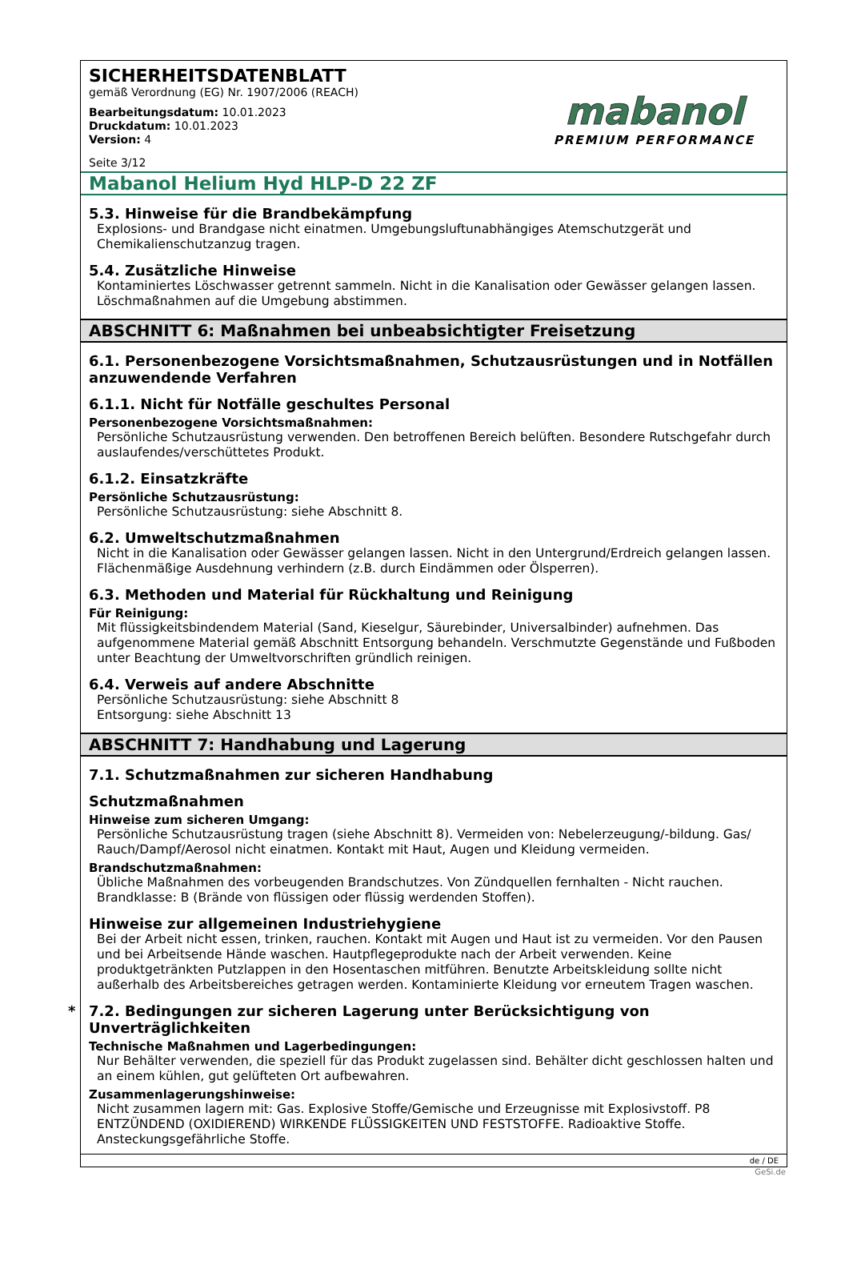SICHERHEITSDATENBLATT
gemäß Verordnung (EG) Nr. 1907/2006 (REACH)
Bearbeitungsdatum: 10.01.2023
Druckdatum: 10.01.2023
Version: 4
Seite 3/12
mabanol
PREMIUM PERFORMANCE
Mabanol Helium Hyd HLP-D 22 ZF
5.3. Hinweise für die Brandbekämpfung
Explosions- und Brandgase nicht einatmen. Umgebungsluftunabhängiges Atemschutzgerät und Chemikalienschutzanzug tragen.
5.4. Zusätzliche Hinweise
Kontaminiertes Löschwasser getrennt sammeln. Nicht in die Kanalisation oder Gewässer gelangen lassen. Löschmaßnahmen auf die Umgebung abstimmen.
ABSCHNITT 6: Maßnahmen bei unbeabsichtigter Freisetzung
6.1. Personenbezogene Vorsichtsmaßnahmen, Schutzausrüstungen und in Notfällen anzuwendende Verfahren
6.1.1. Nicht für Notfälle geschultes Personal
Personenbezogene Vorsichtsmaßnahmen:
Persönliche Schutzausrüstung verwenden. Den betroffenen Bereich belüften. Besondere Rutschgefahr durch auslaufendes/verschüttetes Produkt.
6.1.2. Einsatzkräfte
Persönliche Schutzausrüstung:
Persönliche Schutzausrüstung: siehe Abschnitt 8.
6.2. Umweltschutzmaßnahmen
Nicht in die Kanalisation oder Gewässer gelangen lassen. Nicht in den Untergrund/Erdreich gelangen lassen. Flächenmäßige Ausdehnung verhindern (z.B. durch Eindämmen oder Ölsperren).
6.3. Methoden und Material für Rückhaltung und Reinigung
Für Reinigung:
Mit flüssigkeitsbindendem Material (Sand, Kieselgur, Säurebinder, Universalbinder) aufnehmen. Das aufgenommene Material gemäß Abschnitt Entsorgung behandeln. Verschmutzte Gegenstände und Fußboden unter Beachtung der Umweltvorschriften gründlich reinigen.
6.4. Verweis auf andere Abschnitte
Persönliche Schutzausrüstung: siehe Abschnitt 8
Entsorgung: siehe Abschnitt 13
ABSCHNITT 7: Handhabung und Lagerung
7.1. Schutzmaßnahmen zur sicheren Handhabung
Schutzmaßnahmen
Hinweise zum sicheren Umgang:
Persönliche Schutzausrüstung tragen (siehe Abschnitt 8). Vermeiden von: Nebelerzeugung/-bildung. Gas/ Rauch/Dampf/Aerosol nicht einatmen. Kontakt mit Haut, Augen und Kleidung vermeiden.
Brandschutzmaßnahmen:
Übliche Maßnahmen des vorbeugenden Brandschutzes. Von Zündquellen fernhalten - Nicht rauchen. Brandklasse: B (Brände von flüssigen oder flüssig werdenden Stoffen).
Hinweise zur allgemeinen Industriehygiene
Bei der Arbeit nicht essen, trinken, rauchen. Kontakt mit Augen und Haut ist zu vermeiden. Vor den Pausen und bei Arbeitsende Hände waschen. Hautpflegeprodukte nach der Arbeit verwenden. Keine produktgetränkten Putzlappen in den Hosentaschen mitführen. Benutzte Arbeitskleidung sollte nicht außerhalb des Arbeitsbereiches getragen werden. Kontaminierte Kleidung vor erneutem Tragen waschen.
* 7.2. Bedingungen zur sicheren Lagerung unter Berücksichtigung von Unverträglichkeiten
Technische Maßnahmen und Lagerbedingungen:
Nur Behälter verwenden, die speziell für das Produkt zugelassen sind. Behälter dicht geschlossen halten und an einem kühlen, gut gelüfteten Ort aufbewahren.
Zusammenlagerungshinweise:
Nicht zusammen lagern mit: Gas. Explosive Stoffe/Gemische und Erzeugnisse mit Explosivstoff. P8 ENTZÜNDEND (OXIDIEREND) WIRKENDE FLÜSSIGKEITEN UND FESTSTOFFE. Radioaktive Stoffe. Ansteckungsgefährliche Stoffe.
de / DE
GeSi.de